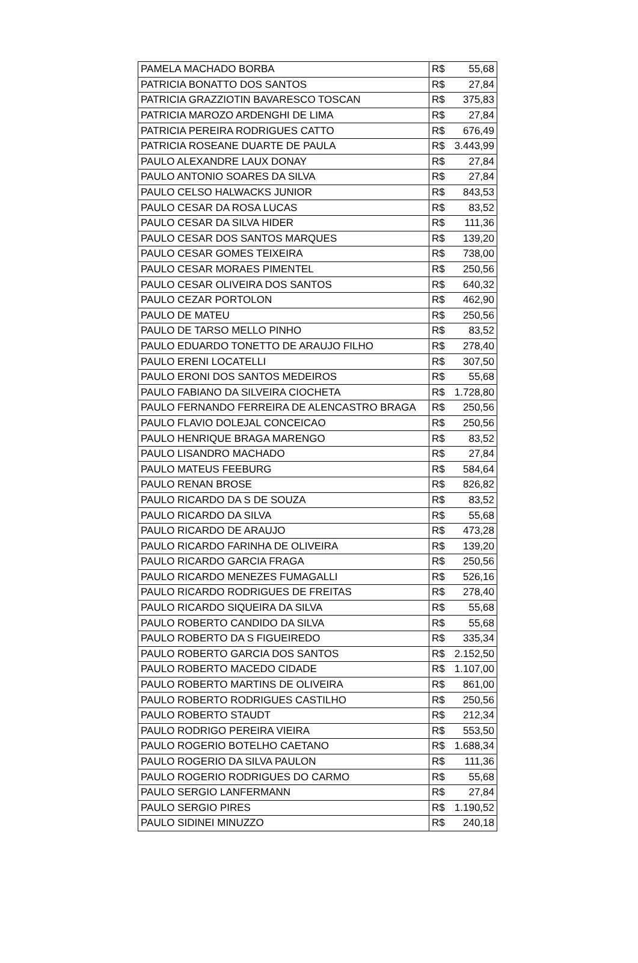| PAMELA MACHADO BORBA | R$ | 55,68 |
| PATRICIA BONATTO DOS SANTOS | R$ | 27,84 |
| PATRICIA GRAZZIOTIN BAVARESCO TOSCAN | R$ | 375,83 |
| PATRICIA MAROZO ARDENGHI DE LIMA | R$ | 27,84 |
| PATRICIA PEREIRA RODRIGUES CATTO | R$ | 676,49 |
| PATRICIA ROSEANE DUARTE DE PAULA | R$ | 3.443,99 |
| PAULO ALEXANDRE LAUX DONAY | R$ | 27,84 |
| PAULO ANTONIO SOARES DA SILVA | R$ | 27,84 |
| PAULO CELSO HALWACKS JUNIOR | R$ | 843,53 |
| PAULO CESAR DA ROSA LUCAS | R$ | 83,52 |
| PAULO CESAR DA SILVA HIDER | R$ | 111,36 |
| PAULO CESAR DOS SANTOS MARQUES | R$ | 139,20 |
| PAULO CESAR GOMES TEIXEIRA | R$ | 738,00 |
| PAULO CESAR MORAES PIMENTEL | R$ | 250,56 |
| PAULO CESAR OLIVEIRA DOS SANTOS | R$ | 640,32 |
| PAULO CEZAR PORTOLON | R$ | 462,90 |
| PAULO DE MATEU | R$ | 250,56 |
| PAULO DE TARSO MELLO PINHO | R$ | 83,52 |
| PAULO EDUARDO TONETTO DE ARAUJO FILHO | R$ | 278,40 |
| PAULO ERENI LOCATELLI | R$ | 307,50 |
| PAULO ERONI DOS SANTOS MEDEIROS | R$ | 55,68 |
| PAULO FABIANO DA SILVEIRA CIOCHETA | R$ | 1.728,80 |
| PAULO FERNANDO FERREIRA DE ALENCASTRO BRAGA | R$ | 250,56 |
| PAULO FLAVIO DOLEJAL CONCEICAO | R$ | 250,56 |
| PAULO HENRIQUE BRAGA MARENGO | R$ | 83,52 |
| PAULO LISANDRO MACHADO | R$ | 27,84 |
| PAULO MATEUS FEEBURG | R$ | 584,64 |
| PAULO RENAN BROSE | R$ | 826,82 |
| PAULO RICARDO DA S DE SOUZA | R$ | 83,52 |
| PAULO RICARDO DA SILVA | R$ | 55,68 |
| PAULO RICARDO DE ARAUJO | R$ | 473,28 |
| PAULO RICARDO FARINHA DE OLIVEIRA | R$ | 139,20 |
| PAULO RICARDO GARCIA FRAGA | R$ | 250,56 |
| PAULO RICARDO MENEZES FUMAGALLI | R$ | 526,16 |
| PAULO RICARDO RODRIGUES DE FREITAS | R$ | 278,40 |
| PAULO RICARDO SIQUEIRA DA SILVA | R$ | 55,68 |
| PAULO ROBERTO CANDIDO DA SILVA | R$ | 55,68 |
| PAULO ROBERTO DA S FIGUEIREDO | R$ | 335,34 |
| PAULO ROBERTO GARCIA DOS SANTOS | R$ | 2.152,50 |
| PAULO ROBERTO MACEDO CIDADE | R$ | 1.107,00 |
| PAULO ROBERTO MARTINS DE OLIVEIRA | R$ | 861,00 |
| PAULO ROBERTO RODRIGUES CASTILHO | R$ | 250,56 |
| PAULO ROBERTO STAUDT | R$ | 212,34 |
| PAULO RODRIGO PEREIRA VIEIRA | R$ | 553,50 |
| PAULO ROGERIO BOTELHO CAETANO | R$ | 1.688,34 |
| PAULO ROGERIO DA SILVA PAULON | R$ | 111,36 |
| PAULO ROGERIO RODRIGUES DO CARMO | R$ | 55,68 |
| PAULO SERGIO LANFERMANN | R$ | 27,84 |
| PAULO SERGIO PIRES | R$ | 1.190,52 |
| PAULO SIDINEI MINUZZO | R$ | 240,18 |